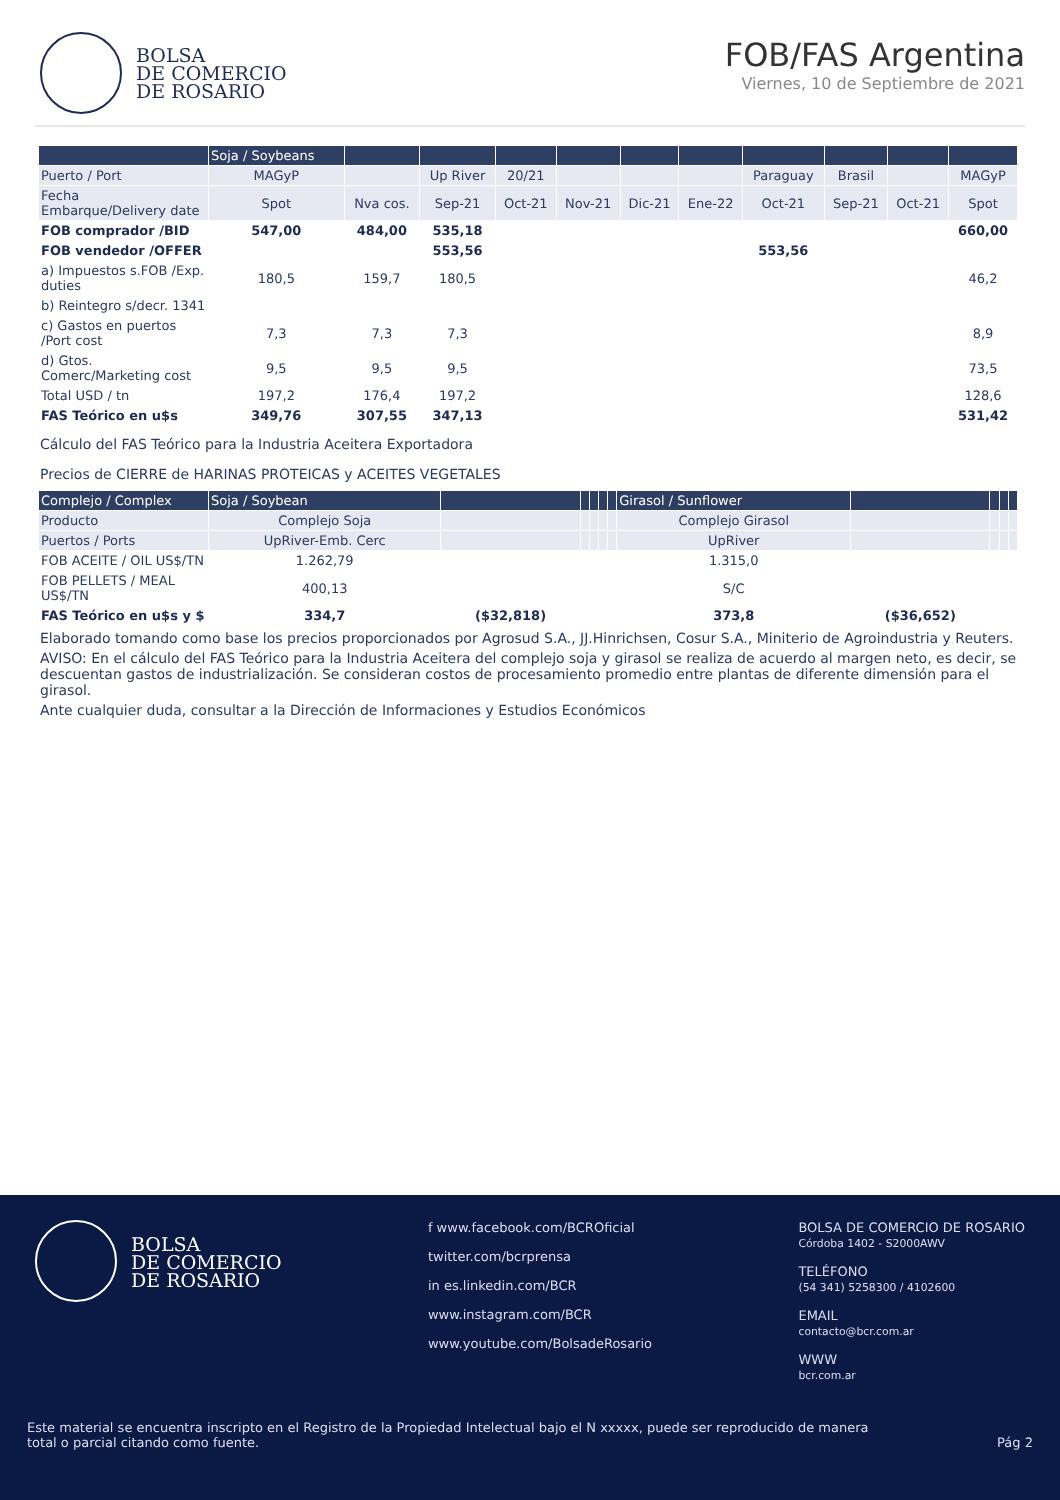BOLSA
DE COMERCIO
DE ROSARIO
FOB/FAS Argentina
Viernes, 10 de Septiembre de 2021
| | Soja / Soybeans | | | | | | | | | | |
| --- | --- | --- | --- | --- | --- | --- | --- | --- | --- | --- | --- |
| Puerto / Port | MAGyP | | Up River | 20/21 | | | | Paraguay | Brasil | | MAGyP |
| Fecha Embarque/Delivery date | Spot | Nva cos. | Sep-21 | Oct-21 | Nov-21 | Dic-21 | Ene-22 | Oct-21 | Sep-21 | Oct-21 | Spot |
| FOB comprador /BID | 547,00 | 484,00 | 535,18 | | | | | | | | 660,00 |
| FOB vendedor /OFFER | | | 553,56 | | | | | 553,56 | | | |
| a) Impuestos s.FOB /Exp. duties | 180,5 | 159,7 | 180,5 | | | | | | | | 46,2 |
| b) Reintegro s/decr. 1341 | | | | | | | | | | | |
| c) Gastos en puertos /Port cost | 7,3 | 7,3 | 7,3 | | | | | | | | 8,9 |
| d) Gtos. Comerc/Marketing cost | 9,5 | 9,5 | 9,5 | | | | | | | | 73,5 |
| Total USD / tn | 197,2 | 176,4 | 197,2 | | | | | | | | 128,6 |
| FAS Teórico en u$s | 349,76 | 307,55 | 347,13 | | | | | | | | 531,42 |
Cálculo del FAS Teórico para la Industria Aceitera Exportadora
Precios de CIERRE de HARINAS PROTEICAS y ACEITES VEGETALES
| Complejo / Complex | Soja / Soybean | | | | | | Girasol / Sunflower | | | | |
| --- | --- | --- | --- | --- | --- | --- | --- | --- | --- | --- | --- |
| Producto | Complejo Soja | | | | | | Complejo Girasol | | | | |
| Puertos / Ports | UpRiver-Emb. Cerc | | | | | | UpRiver | | | | |
| FOB ACEITE / OIL US$/TN | 1.262,79 | | | | | | 1.315,0 | | | | |
| FOB PELLETS / MEAL US$/TN | 400,13 | | | | | | S/C | | | | |
| FAS Teórico en u$s y $ | 334,7 | ($32,818) | | | | | 373,8 | ($36,652) | | | |
Elaborado tomando como base los precios proporcionados por Agrosud S.A., JJ.Hinrichsen, Cosur S.A., Miniterio de Agroindustria y Reuters.
AVISO: En el cálculo del FAS Teórico para la Industria Aceitera del complejo soja y girasol se realiza de acuerdo al margen neto, es decir, se descuentan gastos de industrialización. Se consideran costos de procesamiento promedio entre plantas de diferente dimensión para el girasol.
Ante cualquier duda, consultar a la Dirección de Informaciones y Estudios Económicos
BOLSA
DE COMERCIO
DE ROSARIO
f www.facebook.com/BCROficial
twitter.com/bcrprensa
in es.linkedin.com/BCR
www.instagram.com/BCR
www.youtube.com/BolsadeRosario
BOLSA DE COMERCIO DE ROSARIO
Córdoba 1402 - S2000AWV
TELÉFONO
(54 341) 5258300 / 4102600
EMAIL
contacto@bcr.com.ar
WWW
bcr.com.ar
Este material se encuentra inscripto en el Registro de la Propiedad Intelectual bajo el N xxxxx, puede ser reproducido de manera total o parcial citando como fuente. Pág 2